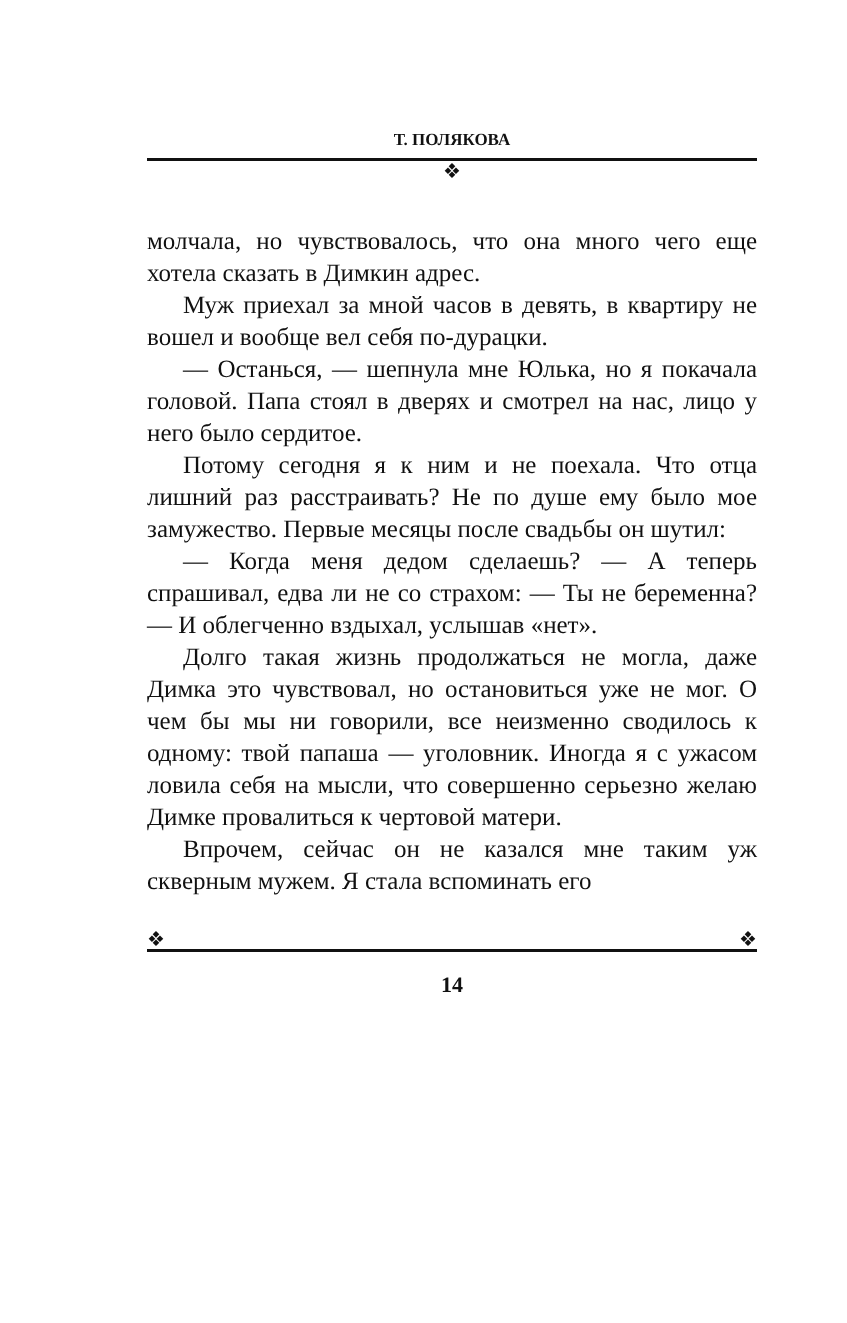Т. ПОЛЯКОВА
❖
молчала, но чувствовалось, что она много чего еще хотела сказать в Димкин адрес.
Муж приехал за мной часов в девять, в квартиру не вошел и вообще вел себя по-дурацки.
— Останься, — шепнула мне Юлька, но я покачала головой. Папа стоял в дверях и смотрел на нас, лицо у него было сердитое.
Потому сегодня я к ним и не поехала. Что отца лишний раз расстраивать? Не по душе ему было мое замужество. Первые месяцы после свадьбы он шутил:
— Когда меня дедом сделаешь? — А теперь спрашивал, едва ли не со страхом: — Ты не беременна? — И облегченно вздыхал, услышав «нет».
Долго такая жизнь продолжаться не могла, даже Димка это чувствовал, но остановиться уже не мог. О чем бы мы ни говорили, все неизменно сводилось к одному: твой папаша — уголовник. Иногда я с ужасом ловила себя на мысли, что совершенно серьезно желаю Димке провалиться к чертовой матери.
Впрочем, сейчас он не казался мне таким уж скверным мужем. Я стала вспоминать его
❖ ❖
14